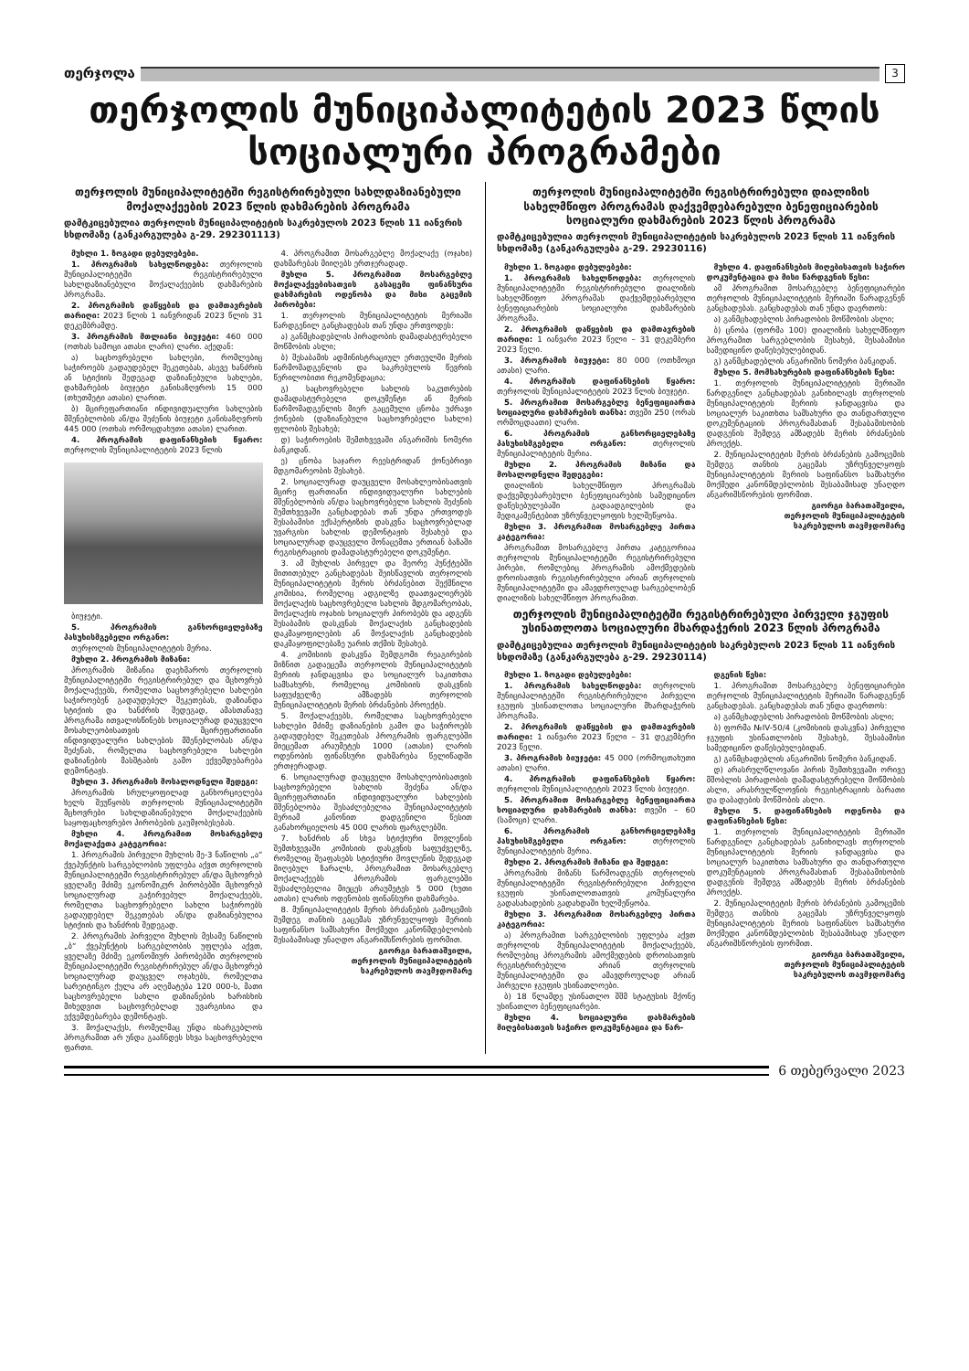თერჯოლა
3
თერჯოლის მუნიციპალიტეტის 2023 წლის
სოციალური პროგრამები
თერჯოლის მუნიციპალიტეტში რეგისტრირებული სახლდაზიანებული მოქალაქეების 2023 წლის დახმარების პროგრამა
დამტკიცებულია თერჯოლის მუნიციპალიტეტის საკრებულოს 2023 წლის 11 იანვრის სხდომაზე (განკარგულება გ-29. 292301113)
მუხლი 1. ზოგადი დებულებები.
1. პროგრამის სახელწოდება: თერჯოლის მუნიციპალიტეტში რეგისტრირებული სახლდაზიანებული მოქალაქეების დახმარების პროგრამა.
2. პროგრამის დაწყების და დამთავრების თარიღი: 2023 წლის 1 იანვრიდან 2023 წლის 31 დეკემბრამდე.
3. პროგრამის მთლიანი ბიუჯეტი: 460 000 (ოთხას სამოცი ათასი ლარი) ლარი. აქედან:
ა) საცხოვრებელი სახლები, რომლებიც საჭიროებს გადაუდებელ შეკეთებას, ასევე ხანძრის ან სტიქიის შედეგად დაზიანებული სახლები, დახმარების ბიუჯეტი განისაზღვროს 15 000 (თხუთმეტი ათასი) ლარით.
ბ) მცირეფართიანი ინდივიდუალური სახლების მშენებლობის ან/და შეძენის ბიუჯეტი განისაზღვროს 445 000 (ოთხას ორმოცდახუთი ათასი) ლარით.
4. პროგრამის დაფინანსების წყარო: თერჯოლის მუნიციპალიტეტის 2023 წლის
ბიუჯეტი.
5. პროგრამის განხორციელებაზე პასუხისმგებელი ორგანო:
თერჯოლის მუნიციპალიტეტის მერია.
მუხლი 2. პროგრამის მიზანი:
პროგრამის მიზანია დაეხმაროს თერჯოლის მუნიციპალიტეტში რეგისტრირებულ და მცხოვრებ მოქალაქეებს, რომელთა საცხოვრებელი სახლები საჭიროებენ გადაუდებელ შეკეთებას, დაზიანდა სტიქიის და ხანძრის შედეგად, ამასთანავე პროგრამა ითვალისწინებს სოციალურად დაუცველი მოსახლეობისათვის მცირეფართიანი ინდივიდუალური სახლების მშენებლობას ან/და შეძენას, რომელთა საცხოვრებელი სახლები დაზიანების მასშტაბის გამო ექვემდებარება დემონტაჟს.
მუხლი 3. პროგრამის მოსალოდნელი შედეგი:
პროგრამის სრულყოფილად განხორციელება ხელს შეუწყობს თერჯოლის მუნიციპალიტეტში მცხოვრები სახლდაზიანებული მოქალაქეების საყოფაცხოვრებო პირობების გაუმჯობესებას.
მუხლი 4. პროგრამით მოსარგებლე მოქალაქეთა კატეგორია:
1. პროგრამის პირველი მუხლის მე-3 ნაწილის „ა“ ქვეპუნქტის სარგებლობის უფლება აქვთ თერჯოლის მუნიციპალიტეტში რეგისტრირებულ ან/და მცხოვრებ ყველაზე მძიმე ეკონომიკურ პირობებში მცხოვრებ სოციალურად გაჭირვებულ მოქალაქეებს, რომელთა საცხოვრებელი სახლი საჭიროებს გადაუდებელ შეკეთებას ან/და დაზიანებულია სტიქიის და ხანძრის შედეგად.
2. პროგრამის პირველი მუხლის მესამე ნაწილის „ბ“ ქვეპუნქტის სარგებლობის უფლება აქვთ, ყველაზე მძიმე ეკონომიურ პირობებში თერჯოლის მუნიციპალიტეტში რეგისტრირებულ ან/და მცხოვრებ სოციალურად დაუცველ ოჯახებს, რომელთა სარეიტინგო ქულა არ აღემატება 120 000-ს, მათი საცხოვრებელი სახლი დაზიანების ხარისხის მიხედვით საცხოვრებლად უვარგისია და ექვემდებარება დემონტაჟს.
3. მოქალაქეს, რომელმაც უნდა ისარგებლოს პროგრამით არ უნდა გააჩნდეს სხვა საცხოვრებელი ფართი.
4. პროგრამით მოსარგებლე მოქალაქე (ოჯახი) დახმარებას მიიღებს ერთჯერადად.
მუხლი 5. პროგრამით მოსარგებლე მოქალაქეებისათვის გასაცემი ფინანსური დახმარების ოდენობა და მისი გაცემის პირობები:
1. თერჯოლის მუნიციპალიტეტის მერიაში წარდგენილ განცხადებას თან უნდა ერთვოდეს:
ა) განმცხადებლის პირადობის დამადასტურებელი მოწმობის ასლი;
ბ) შესაბამის ადმინისტრაციულ ერთეულში მერის წარმომადგენლის და საკრებულოს წევრის წერილობითი რეკომენდაცია;
გ) საცხოვრებელი სახლის საკუთრების დამადასტურებელი დოკუმენტი ან მერის წარმომადგენლის მიერ გაცემული ცნობა უძრავი ქონების (დაზიანებული საცხოვრებელი სახლი) ფლობის შესახებ;
დ) საჭიროების შემთხვევაში ანგარიშის ნომერი ბანკიდან.
ე) ცნობა საჯარო რეესტრიდან ქონებრივი მდგომარეობის შესახებ.
2. სოციალურად დაუცველი მოსახლეობისათვის მცირე ფართიანი ინდივიდუალური სახლების მშენებლობის ან/და საცხოვრებელი სახლის შეძენის შემთხვევაში განცხადებას თან უნდა ერთვოდეს შესაბამისი ექსპერტიზის დასკვნა საცხოვრებლად უვარგისი სახლის დემონტაჟის შესახებ და სოციალურად დაუცველი მონაცემთა ერთიან ბაზაში რეგისტრაციის დამადასტურებელი დოკუმენტი.
3. ამ მუხლის პირველ და მეორე პუნქტებში მითითებულ განცხადებას შეისწავლის თერჯოლის მუნიციპალიტეტის მერის ბრძანებით შექმნილი კომისია, რომელიც ადგილზე დაათვალიერებს მოქალაქის საცხოვრებელი სახლის მდგომარეობას, მოქალაქის ოჯახის სოციალურ პირობებს და ადგენს შესაბამის დასკვნას მოქალაქის განცხადების დაკმაყოფილების ან მოქალაქის განცხადების დაკმაყოფილებაზე უარის თქმის შესახებ.
4. კომისიის დასკვნა შემდგომი რეაგირების მიზნით გადაეცემა თერჯოლის მუნიციპალიტეტის მერიის ჯანდაცვისა და სოციალურ საკითხთა სამსახურს, რომელიც კომისიის დასკვნის საფუძველზე ამზადებს თერჯოლის მუნიციპალიტეტის მერის ბრძანების პროექტს.
5. მოქალაქეებს, რომელთა საცხოვრებელი სახლები მძიმე დაზიანების გამო და საჭიროებს გადაუდებელ შეკეთებას პროგრამის ფარგლებში მიეცემათ არაუმეტეს 1000 (ათასი) ლარის ოდენობის ფინანსური დახმარება წელიწადში ერთჯერადად.
6. სოციალურად დაუცველი მოსახლეობისათვის საცხოვრებელი სახლის შეძენა ან/და მცირეფართიანი ინდივიდუალური სახლების მშენებლობა შესაძლებელია მუნიციპალიტეტის მერიამ კანონით დადგენილი წესით განახორციელოს 45 000 ლარის ფარგლებში.
7. ხანძრის ან სხვა სტიქიური მოვლენის შემთხვევაში კომისიის დასკვნის საფუძველზე, რომელიც შეაფასებს სტიქიური მოვლენის შედეგად მიღებულ ზარალს, პროგრამით მოსარგებლე მოქალაქეებს პროგრამის ფარგლებში შესაძლებელია მიეცეს არაუმეტეს 5 000 (ხუთი ათასი) ლარის ოდენობის ფინანსური დახმარება.
8. მუნიციპალიტეტის მერის ბრძანების გამოცემის შემდეგ თანხის გაცემას უზრუნველყოფს მერიის საფინანსო სამსახური მოქმედი კანონმდებლობის შესაბამისად უნაღდო ანგარიშსწორების ფორმით.
გიორგი ბარათაშვილი,
თერჯოლის მუნიციპალიტეტის
საკრებულოს თავმჯდომარე
თერჯოლის მუნიციპალიტეტში რეგისტრირებული დიალიზის სახელმწიფო პროგრამას დაქვემდებარებული ბენეფიციარების სოციალური დახმარების 2023 წლის პროგრამა
დამტკიცებულია თერჯოლის მუნიციპალიტეტის საკრებულოს 2023 წლის 11 იანვრის სხდომაზე (განკარგულება გ-29. 29230116)
მუხლი 1. ზოგადი დებულებები:
1. პროგრამის სახელწოდება: თერჯოლის მუნიციპალიტეტში რეგისტრირებული დიალიზის სახელმწიფო პროგრამას დაქვემდებარებული ბენეფიციარების სოციალური დახმარების პროგრამა.
2. პროგრამის დაწყების და დამთავრების თარიღი: 1 იანვარი 2023 წელი – 31 დეკემბერი 2023 წელი.
3. პროგრამის ბიუჯეტი: 80 000 (ოთხმოცი ათასი) ლარი.
4. პროგრამის დაფინანსების წყარო: თერჯოლის მუნიციპალიტეტის 2023 წლის ბიუჯეტი.
5. პროგრამით მოსარგებლე ბენეფიციართა სოციალური დახმარების თანხა: თვეში 250 (ორას ორმოცდაათი) ლარი.
6. პროგრამის განხორციელებაზე პასუხისმგებელი ორგანო: თერჯოლის მუნიციპალიტეტის მერია.
მუხლი 2. პროგრამის მიზანი და მოსალოდნელი შედეგები:
დიალიზის სახელმწიფო პროგრამას დაქვემდებარებული ბენეფიციარების სამედიცინო დაწესებულებაში გადაადგილების და მედიკამენტებით უზრუნველყოფის ხელშეწყობა.
მუხლი 3. პროგრამით მოსარგებლე პირთა კატეგორია:
პროგრამით მოსარგებლე პირთა კატეგორიაა თერჯოლის მუნიციპალიტეტში რეგისტრირებული პირები, რომლებიც პროგრამის ამოქმედების დროისათვის რეგისტრირებული არიან თერჯოლის მუნიციპალიტეტში და ამავდროულად სარგებლობენ დიალიზის სახელმწიფო პროგრამით.
მუხლი 4. დაფინანსების მიღებისათვის საჭირო დოკუმენტაცია და მისი წარდგენის წესი:
ამ პროგრამით მოსარგებლე ბენეფიციარები თერჯოლის მუნიციპალიტეტის მერიაში წარადგენენ განცხადებას. განცხადებას თან უნდა დაერთოს:
ა) განმცხადებლის პირადობის მოწმობის ასლი;
ბ) ცნობა (ფორმა 100) დიალიზის სახელმწიფო პროგრამით სარგებლობის შესახებ, შესაბამისი სამედიცინო დაწესებულებიდან.
გ) განმცხადებლის ანგარიშის ნომერი ბანკიდან.
მუხლი 5. მომსახურების დაფინანსების წესი:
1. თერჯოლის მუნიციპალიტეტის მერიაში წარდგენილ განცხადებას განიხილავს თერჯოლის მუნიციპალიტეტის მერიის ჯანდაცვისა და სოციალურ საკითხთა სამსახური და თანდართული დოკუმენტაციის პროგრამასთან შესაბამისობის დადგენის შემდეგ ამზადებს მერის ბრძანების პროექტს.
2. მუნიციპალიტეტის მერის ბრძანების გამოცემის შემდეგ თანხის გაცემას უზრუნველყოფს მუნიციპალიტეტის მერიის საფინანსო სამსახური მოქმედი კანონმდებლობის შესაბამისად უნაღდო ანგარიშსწორების ფორმით.
გიორგი ბარათაშვილი,
თერჯოლის მუნიციპალიტეტის
საკრებულოს თავმჯდომარე
თერჯოლის მუნიციპალიტეტში რეგისტრირებული პირველი ჯგუფის უსინათლოთა სოციალური მხარდაჭერის 2023 წლის პროგრამა
დამტკიცებულია თერჯოლის მუნიციპალიტეტის საკრებულოს 2023 წლის 11 იანვრის სხდომაზე (განკარგულება გ-29. 29230114)
მუხლი 1. ზოგადი დებულებები:
1. პროგრამის სახელწოდება: თერჯოლის მუნიციპალიტეტში რეგისტრირებული პირველი ჯგუფის უსინათლოთა სოციალური მხარდაჭერის პროგრამა.
2. პროგრამის დაწყების და დამთავრების თარიღი: 1 იანვარი 2023 წელი – 31 დეკემბერი 2023 წელი.
3. პროგრამის ბიუჯეტი: 45 000 (ორმოცთახუთი ათასი) ლარი.
4. პროგრამის დაფინანსების წყარო: თერჯოლის მუნიციპალიტეტის 2023 წლის ბიუჯეტი.
5. პროგრამით მოსარგებლე ბენეფიციართა სოციალური დახმარების თანხა: თვეში – 60 (სამოცი) ლარი.
6. პროგრამის განხორციელებაზე პასუხისმგებელი ორგანო: თერჯოლის მუნიციპალიტეტის მერია.
მუხლი 2. პროგრამის მიზანი და შედეგი:
პროგრამის მიზანს წარმოადგენს თერჯოლის მუნიციპალიტეტში რეგისტრირებული პირველი ჯგუფის უსინათლოთათვის კომუნალური გადასახადების გადახდაში ხელშეწყობა.
მუხლი 3. პროგრამით მოსარგებლე პირთა კატეგორია:
ა) პროგრამით სარგებლობის უფლება აქვთ თერჯოლის მუნიციპალიტეტის მოქალაქეებს, რომლებიც პროგრამის ამოქმედების დროისათვის რეგისტრირებული არიან თერჯოლის მუნიციპალიტეტში და ამავდროულად არიან პირველი ჯგუფის უსინათლოები.
ბ) 18 წლამდე უსინათლო შშმ სტატუსის მქონე უსინათლო ბენეფიციარები.
მუხლი 4. სოციალური დახმარების მიღებისათვის საჭირო დოკუმენტაცია და წარ-
დგენის წესი:
1. პროგრამით მოსარგებლე ბენეფიციარები თერჯოლის მუნიციპალიტეტის მერიაში წარადგენენ განცხადებას. განცხადებას თან უნდა დაერთოს:
ა) განმცხადებლის პირადობის მოწმობის ასლი;
ბ) ფორმა №IV-50/4 (კომისიის დასკვნა) პირველი ჯგუფის უსინათლობის შესახებ, შესაბამისი სამედიცინო დაწესებულებიდან.
გ) განმცხადებლის ანგარიშის ნომერი ბანკიდან.
დ) არასრულწლოვანი პირის შემთხვევაში ორივე მშობლის პირადობის დამადასტურებელი მოწმობის ასლი, არასრულწლოვნის რეგისტრაციის ბარათი და დაბადების მოწმობის ასლი.
მუხლი 5. დაფინანსების ოდენობა და დაფინანსების წესი:
1. თერჯოლის მუნიციპალიტეტის მერიაში წარდგენილ განცხადებას განიხილავს თერჯოლის მუნიციპალიტეტის მერიის ჯანდაცვისა და სოციალურ საკითხთა სამსახური და თანდართული დოკუმენტაციის პროგრამასთან შესაბამისობის დადგენის შემდეგ ამზადებს მერის ბრძანების პროექტს.
2. მუნიციპალიტეტის მერის ბრძანების გამოცემის შემდეგ თანხის გაცემას უზრუნველყოფს მუნიციპალიტეტის მერიის საფინანსო სამსახური მოქმედი კანონმდებლობის შესაბამისად უნაღდო ანგარიშსწორების ფორმით.
გიორგი ბარათაშვილი,
თერჯოლის მუნიციპალიტეტის
საკრებულოს თავმჯდომარე
6 თებერვალი 2023